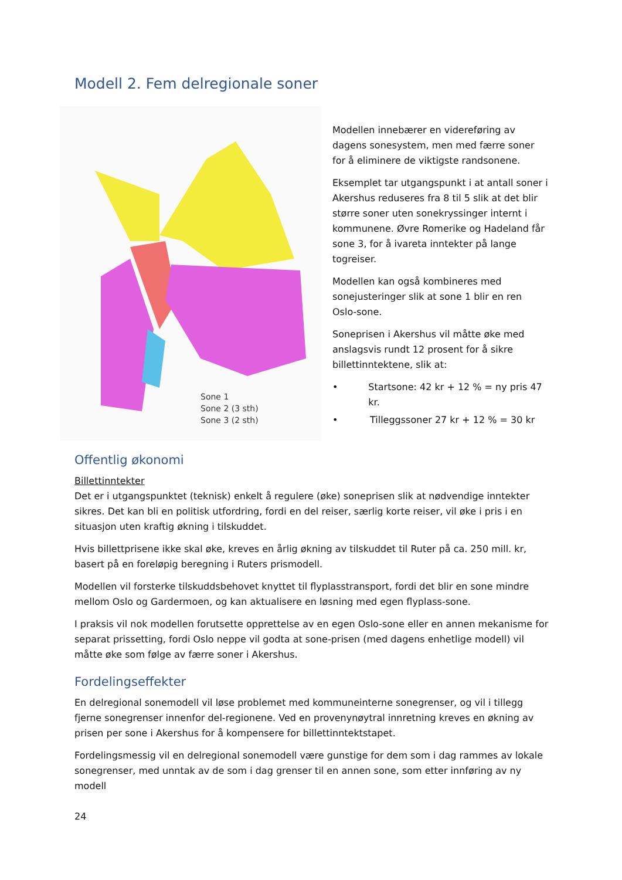Modell 2. Fem delregionale soner
Sone 1
Sone 2 (3 sth)
Sone 3 (2 sth)
Modellen innebærer en videreføring av dagens sonesystem, men med færre soner for å eliminere de viktigste randsonene.
Eksemplet tar utgangspunkt i at antall soner i Akershus reduseres fra 8 til 5 slik at det blir større soner uten sonekryssinger internt i kommunene. Øvre Romerike og Hadeland får sone 3, for å ivareta inntekter på lange togreiser.
Modellen kan også kombineres med sonejusteringer slik at sone 1 blir en ren Oslo-sone.
Soneprisen i Akershus vil måtte øke med anslagsvis rundt 12 prosent for å sikre billettinntektene, slik at:
• Startsone: 42 kr + 12 % = ny pris 47 kr.
• Tilleggssoner 27 kr + 12 % = 30 kr
Offentlig økonomi
Billettinntekter
Det er i utgangspunktet (teknisk) enkelt å regulere (øke) soneprisen slik at nødvendige inntekter sikres. Det kan bli en politisk utfordring, fordi en del reiser, særlig korte reiser, vil øke i pris i en situasjon uten kraftig økning i tilskuddet.
Hvis billettprisene ikke skal øke, kreves en årlig økning av tilskuddet til Ruter på ca. 250 mill. kr, basert på en foreløpig beregning i Ruters prismodell.
Modellen vil forsterke tilskuddsbehovet knyttet til flyplasstransport, fordi det blir en sone mindre mellom Oslo og Gardermoen, og kan aktualisere en løsning med egen flyplass-sone.
I praksis vil nok modellen forutsette opprettelse av en egen Oslo-sone eller en annen mekanisme for separat prissetting, fordi Oslo neppe vil godta at sone-prisen (med dagens enhetlige modell) vil måtte øke som følge av færre soner i Akershus.
Fordelingseffekter
En delregional sonemodell vil løse problemet med kommuneinterne sonegrenser, og vil i tillegg fjerne sonegrenser innenfor del-regionene. Ved en provenynøytral innretning kreves en økning av prisen per sone i Akershus for å kompensere for billettinntektstapet.
Fordelingsmessig vil en delregional sonemodell være gunstige for dem som i dag rammes av lokale sonegrenser, med unntak av de som i dag grenser til en annen sone, som etter innføring av ny modell
24